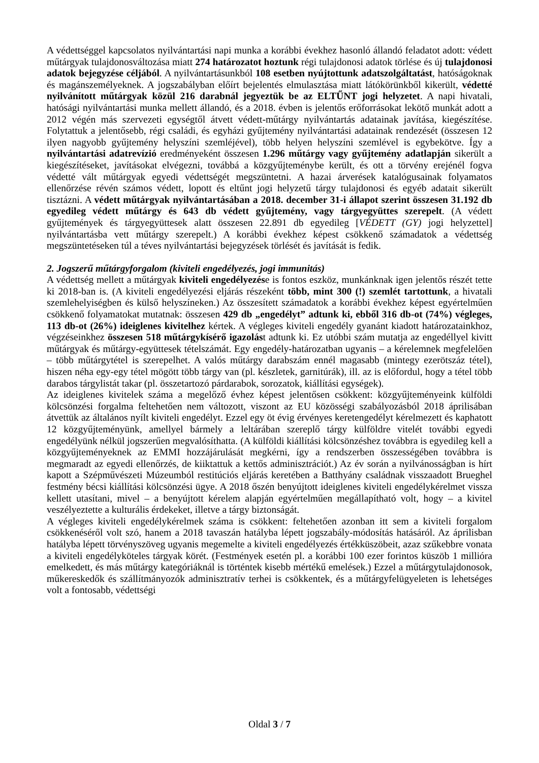A védettséggel kapcsolatos nyilvántartási napi munka a korábbi évekhez hasonló állandó feladatot adott: védett műtárgyak tulajdonosváltozása miatt 274 határozatot hoztunk régi tulajdonosi adatok törlése és új tulajdonosi adatok bejegyzése céljából. A nyilvántartásunkból 108 esetben nyújtottunk adatszolgáltatást, hatóságoknak és magánszemélyeknek. A jogszabályban előírt bejelentés elmulasztása miatt látókörünkből kikerült, védetté nyilvánított műtárgyak közül 216 darabnál jegyeztük be az ELTŰNT jogi helyzetet. A napi hivatali, hatósági nyilvántartási munka mellett állandó, és a 2018. évben is jelentős erőforrásokat lekötő munkát adott a 2012 végén más szervezeti egységtől átvett védett-műtárgy nyilvántartás adatainak javítása, kiegészítése. Folytattuk a jelentősebb, régi családi, és egyházi gyűjtemény nyilvántartási adatainak rendezését (összesen 12 ilyen nagyobb gyűjtemény helyszíni szemléjével), több helyen helyszíni szemlével is egybekötve. Így a nyilvántartási adatrevízió eredményeként összesen 1.296 műtárgy vagy gyűjtemény adatlapján sikerült a kiegészítéseket, javításokat elvégezni, továbbá a közgyűjteménybe került, és ott a törvény erejénél fogva védetté vált műtárgyak egyedi védettségét megszüntetni. A hazai árverések katalógusainak folyamatos ellenőrzése révén számos védett, lopott és eltűnt jogi helyzetű tárgy tulajdonosi és egyéb adatait sikerült tisztázni. A védett műtárgyak nyilvántartásában a 2018. december 31-i állapot szerint összesen 31.192 db egyedileg védett műtárgy és 643 db védett gyűjtemény, vagy tárgyegyüttes szerepelt. (A védett gyűjtemények és tárgyegyüttesek alatt összesen 22.891 db egyedileg [VÉDETT (GY) jogi helyzettel] nyilvántartásba vett műtárgy szerepelt.) A korábbi évekhez képest csökkenő számadatok a védettség megszüntetéseken túl a téves nyilvántartási bejegyzések törlését és javítását is fedik.
2. Jogszerű műtárgyforgalom (kiviteli engedélyezés, jogi immunitás)
A védettség mellett a műtárgyak kiviteli engedélyezése is fontos eszköz, munkánknak igen jelentős részét tette ki 2018-ban is. (A kiviteli engedélyezési eljárás részeként több, mint 300 (!) szemlét tartottunk, a hivatali szemlehelyiségben és külső helyszíneken.) Az összesített számadatok a korábbi évekhez képest egyértelműen csökkenő folyamatokat mutatnak: összesen 429 db „engedélyt” adtunk ki, ebből 316 db-ot (74%) végleges, 113 db-ot (26%) ideiglenes kivitelhez kértek. A végleges kiviteli engedély gyanánt kiadott határozatainkhoz, végzéseinkhez összesen 518 műtárgykísérő igazolást adtunk ki. Ez utóbbi szám mutatja az engedéllyel kivitt műtárgyak és műtárgy-együttesek tételszámát. Egy engedély-határozatban ugyanis – a kérelemnek megfelelően – több műtárgytétel is szerepelhet. A valós műtárgy darabszám ennél magasabb (mintegy ezerötszáz tétel), hiszen néha egy-egy tétel mögött több tárgy van (pl. készletek, garnitúrák), ill. az is előfordul, hogy a tétel több darabos tárgylistát takar (pl. összetartozó párdarabok, sorozatok, kiállítási egységek).
Az ideiglenes kivitelek száma a megelőző évhez képest jelentősen csökkent: közgyűjteményeink külföldi kölcsönzési forgalma feltehetően nem változott, viszont az EU közösségi szabályozásból 2018 áprilisában átvettük az általános nyílt kiviteli engedélyt. Ezzel egy öt évig érvényes keretengedélyt kérelmezett és kaphatott 12 közgyűjteményünk, amellyel bármely a leltárában szereplő tárgy külföldre vitelét további egyedi engedélyünk nélkül jogszerűen megvalósíthatta. (A külföldi kiállítási kölcsönzéshez továbbra is egyedileg kell a közgyűjteményeknek az EMMI hozzájárulását megkérni, így a rendszerben összességében továbbra is megmaradt az egyedi ellenőrzés, de kiiktattuk a kettős adminisztrációt.) Az év során a nyilvánosságban is hírt kapott a Szépművészeti Múzeumból restitúciós eljárás keretében a Batthyány családnak visszaadott Brueghel festmény bécsi kiállítási kölcsönzési ügye. A 2018 őszén benyújtott ideiglenes kiviteli engedélykérelmet vissza kellett utasítani, mivel – a benyújtott kérelem alapján egyértelműen megállapítható volt, hogy – a kivitel veszélyeztette a kulturális érdekeket, illetve a tárgy biztonságát.
A végleges kiviteli engedélykérelmek száma is csökkent: feltehetően azonban itt sem a kiviteli forgalom csökkenéséről volt szó, hanem a 2018 tavaszán hatályba lépett jogszabály-módosítás hatásáról. Az áprilisban hatályba lépett törvényszöveg ugyanis megemelte a kiviteli engedélyezés értékküszöbeit, azaz szűkebbre vonata a kiviteli engedélyköteles tárgyak körét. (Festmények esetén pl. a korábbi 100 ezer forintos küszöb 1 millióra emelkedett, és más műtárgy kategóriáknál is történtek kisebb mértékű emelések.) Ezzel a műtárgytulajdonosok, műkereskedők és szállítmányozók adminisztratív terhei is csökkentek, és a műtárgyfelügyeleten is lehetséges volt a fontosabb, védettségi
Oldal 3 / 7